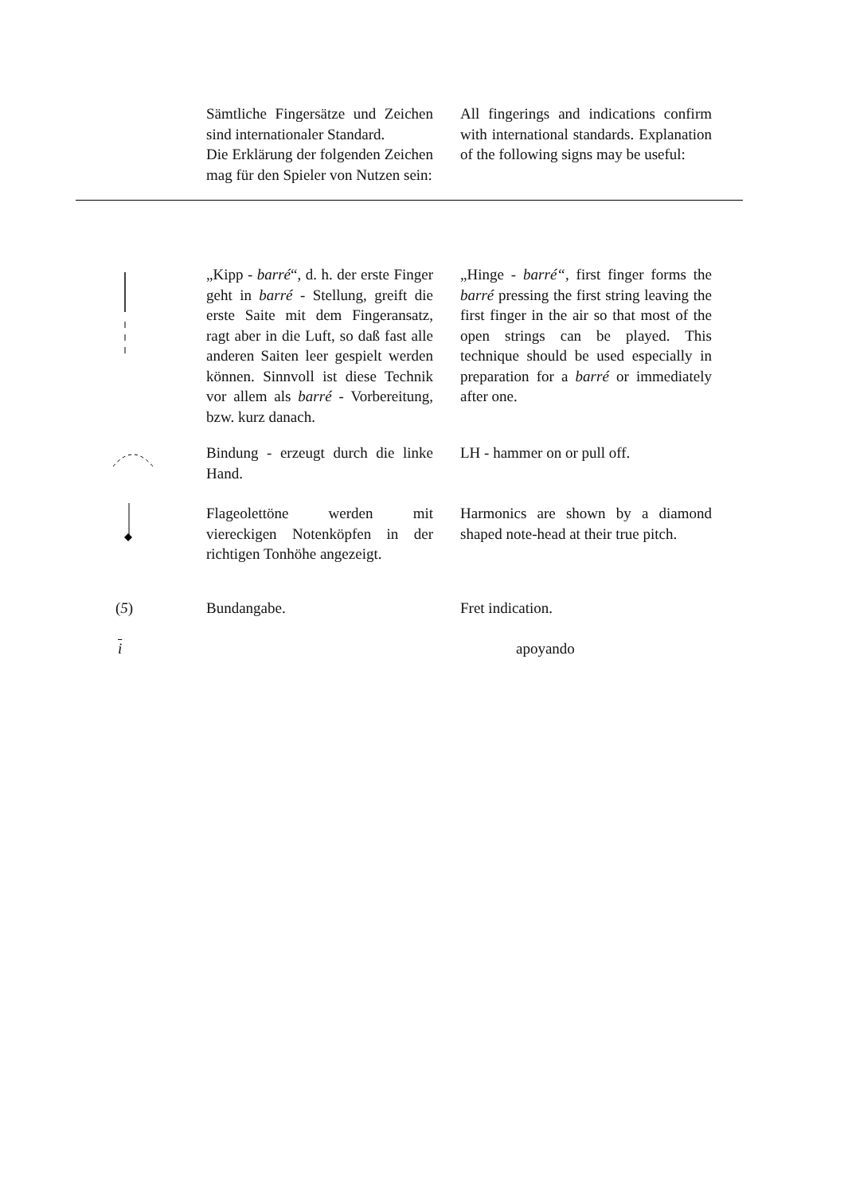Sämtliche Fingersätze und Zeichen sind internationaler Standard.
Die Erklärung der folgenden Zeichen mag für den Spieler von Nutzen sein:
All fingerings and indications confirm with international standards. Explanation of the following signs may be useful:
„Kipp - barré“, d. h. der erste Finger geht in barré - Stellung, greift die erste Saite mit dem Fingeransatz, ragt aber in die Luft, so daß fast alle anderen Saiten leer gespielt werden können. Sinnvoll ist diese Technik vor allem als barré - Vorbereitung, bzw. kurz danach.
„Hinge - barré“, first finger forms the barré pressing the first string leaving the first finger in the air so that most of the open strings can be played. This technique should be used especially in preparation for a barré or immediately after one.
Bindung - erzeugt durch die linke Hand.
LH - hammer on or pull off.
Flageolettöne werden mit viereckigen Notenköpfen in der richtigen Tonhöhe angezeigt.
Harmonics are shown by a diamond shaped note-head at their true pitch.
(5)
Bundangabe.
Fret indication.
i apoyando